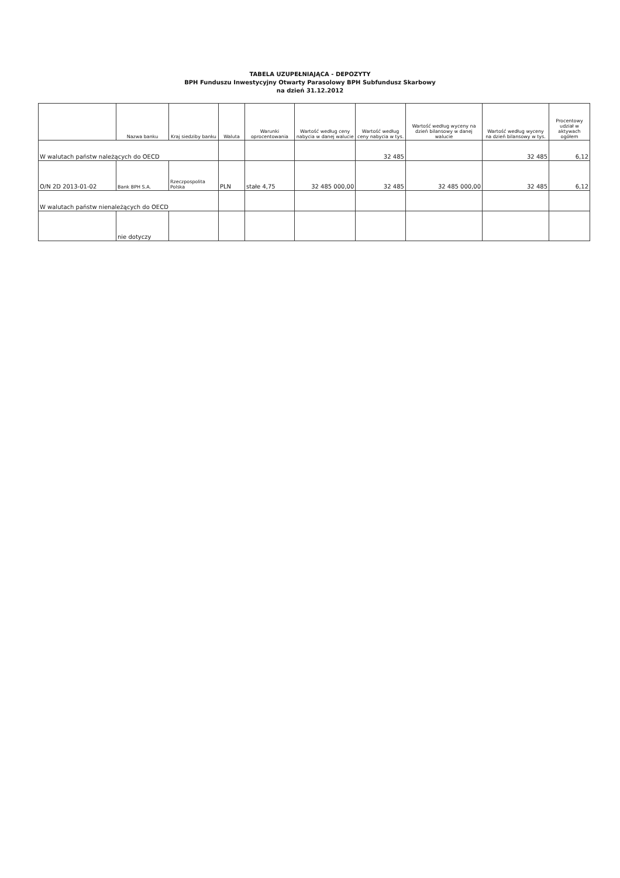TABELA UZUPEŁNIAJĄCA - DEPOZYTY
BPH Funduszu Inwestycyjny Otwarty Parasolowy BPH Subfundusz Skarbowy
na dzień 31.12.2012
| | Nazwa banku | Kraj siedziby banku | Waluta | Warunki oprocentowania | Wartość według ceny nabycia w danej walucie | Wartość według ceny nabycia w tys. | Wartość według wyceny na dzień bilansowy w danej walucie | Wartość według wyceny na dzień bilansowy w tys. | Procentowy udział w aktywach ogółem |
| --- | --- | --- | --- | --- | --- | --- | --- | --- | --- |
| W walutach państw należących do OECD | | | | | | 32 485 | | 32 485 | 6,12 |
| O/N 2D 2013-01-02 | Bank BPH S.A. | Rzeczpospolita Polska | PLN | stałe 4,75 | 32 485 000,00 | 32 485 | 32 485 000,00 | 32 485 | 6,12 |
| W walutach państw nienależących do OECD | | | | | | | | | |
| | nie dotyczy | | | | | | | | |